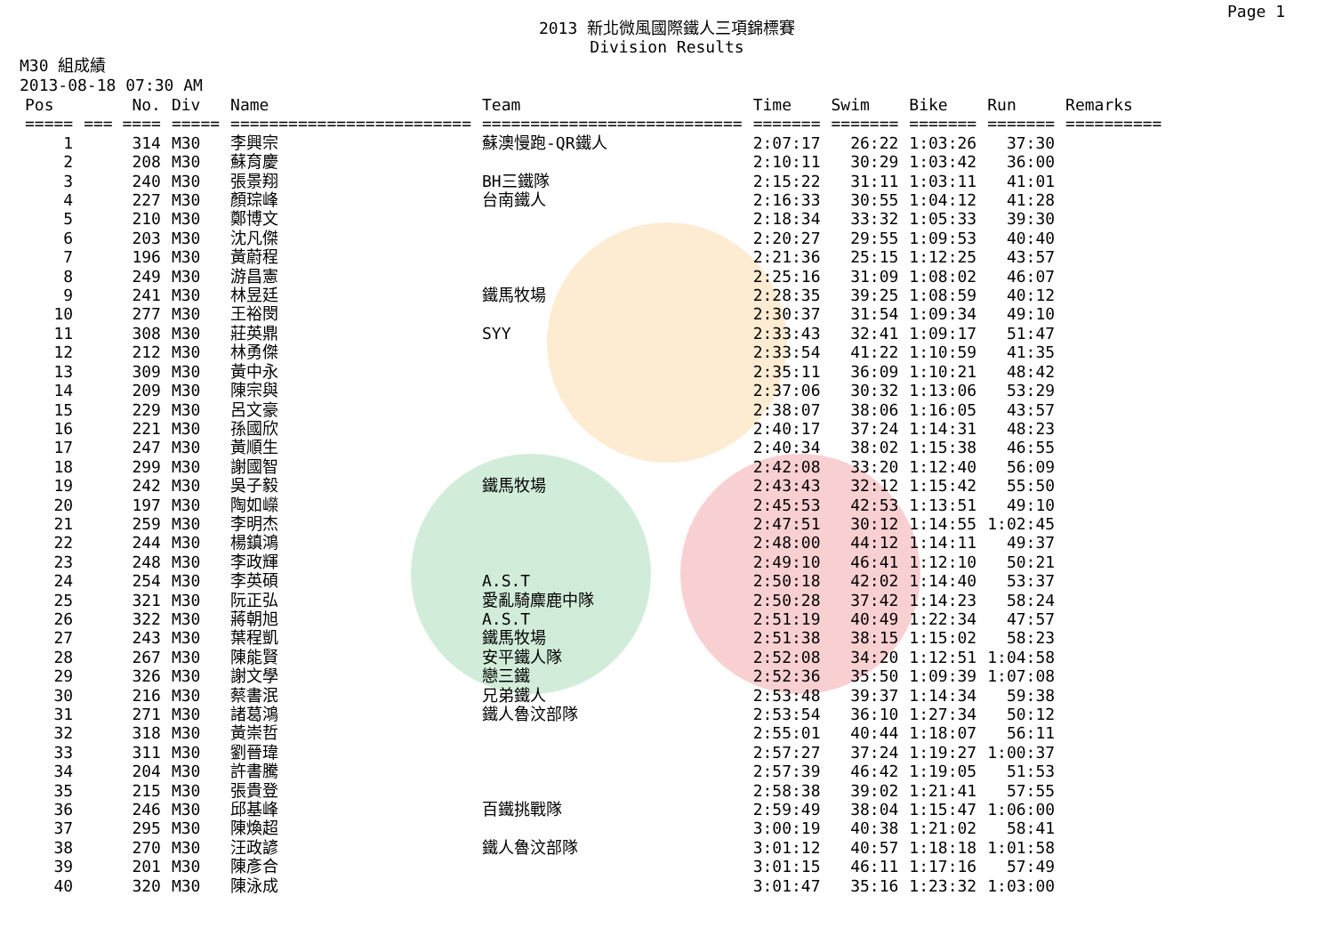Page 1
2013 新北微風國際鐵人三項錦標賽
Division Results
M30 組成績
2013-08-18 07:30 AM
| Pos | No. | Div | Name | Team | Time | Swim | Bike | Run | Remarks |
| --- | --- | --- | --- | --- | --- | --- | --- | --- | --- |
| ===== | === ==== | ===== | ========================= | =========================== | ======= | ======= | ======= | ======= | ========== |
| 1 | 314 | M30 | 李興宗 | 蘇澳慢跑-QR鐵人 | 2:07:17 | 26:22 | 1:03:26 | 37:30 | |
| 2 | 208 | M30 | 蘇育慶 | | 2:10:11 | 30:29 | 1:03:42 | 36:00 | |
| 3 | 240 | M30 | 張景翔 | BH三鐵隊 | 2:15:22 | 31:11 | 1:03:11 | 41:01 | |
| 4 | 227 | M30 | 顏琮峰 | 台南鐵人 | 2:16:33 | 30:55 | 1:04:12 | 41:28 | |
| 5 | 210 | M30 | 鄭博文 | | 2:18:34 | 33:32 | 1:05:33 | 39:30 | |
| 6 | 203 | M30 | 沈凡傑 | | 2:20:27 | 29:55 | 1:09:53 | 40:40 | |
| 7 | 196 | M30 | 黃蔚程 | | 2:21:36 | 25:15 | 1:12:25 | 43:57 | |
| 8 | 249 | M30 | 游昌憲 | | 2:25:16 | 31:09 | 1:08:02 | 46:07 | |
| 9 | 241 | M30 | 林昱廷 | 鐵馬牧場 | 2:28:35 | 39:25 | 1:08:59 | 40:12 | |
| 10 | 277 | M30 | 王裕閔 | | 2:30:37 | 31:54 | 1:09:34 | 49:10 | |
| 11 | 308 | M30 | 莊英鼎 | SYY | 2:33:43 | 32:41 | 1:09:17 | 51:47 | |
| 12 | 212 | M30 | 林勇傑 | | 2:33:54 | 41:22 | 1:10:59 | 41:35 | |
| 13 | 309 | M30 | 黃中永 | | 2:35:11 | 36:09 | 1:10:21 | 48:42 | |
| 14 | 209 | M30 | 陳宗與 | | 2:37:06 | 30:32 | 1:13:06 | 53:29 | |
| 15 | 229 | M30 | 呂文豪 | | 2:38:07 | 38:06 | 1:16:05 | 43:57 | |
| 16 | 221 | M30 | 孫國欣 | | 2:40:17 | 37:24 | 1:14:31 | 48:23 | |
| 17 | 247 | M30 | 黃順生 | | 2:40:34 | 38:02 | 1:15:38 | 46:55 | |
| 18 | 299 | M30 | 謝國智 | | 2:42:08 | 33:20 | 1:12:40 | 56:09 | |
| 19 | 242 | M30 | 吳子毅 | 鐵馬牧場 | 2:43:43 | 32:12 | 1:15:42 | 55:50 | |
| 20 | 197 | M30 | 陶如嶸 | | 2:45:53 | 42:53 | 1:13:51 | 49:10 | |
| 21 | 259 | M30 | 李明杰 | | 2:47:51 | 30:12 | 1:14:55 | 1:02:45 | |
| 22 | 244 | M30 | 楊鎮鴻 | | 2:48:00 | 44:12 | 1:14:11 | 49:37 | |
| 23 | 248 | M30 | 李政輝 | | 2:49:10 | 46:41 | 1:12:10 | 50:21 | |
| 24 | 254 | M30 | 李英碩 | A.S.T | 2:50:18 | 42:02 | 1:14:40 | 53:37 | |
| 25 | 321 | M30 | 阮正弘 | 愛亂騎麋鹿中隊 | 2:50:28 | 37:42 | 1:14:23 | 58:24 | |
| 26 | 322 | M30 | 蔣朝旭 | A.S.T | 2:51:19 | 40:49 | 1:22:34 | 47:57 | |
| 27 | 243 | M30 | 葉程凱 | 鐵馬牧場 | 2:51:38 | 38:15 | 1:15:02 | 58:23 | |
| 28 | 267 | M30 | 陳能賢 | 安平鐵人隊 | 2:52:08 | 34:20 | 1:12:51 | 1:04:58 | |
| 29 | 326 | M30 | 謝文學 | 戀三鐵 | 2:52:36 | 35:50 | 1:09:39 | 1:07:08 | |
| 30 | 216 | M30 | 蔡書泯 | 兄弟鐵人 | 2:53:48 | 39:37 | 1:14:34 | 59:38 | |
| 31 | 271 | M30 | 諸葛鴻 | 鐵人魯汶部隊 | 2:53:54 | 36:10 | 1:27:34 | 50:12 | |
| 32 | 318 | M30 | 黃崇哲 | | 2:55:01 | 40:44 | 1:18:07 | 56:11 | |
| 33 | 311 | M30 | 劉晉瑋 | | 2:57:27 | 37:24 | 1:19:27 | 1:00:37 | |
| 34 | 204 | M30 | 許書騰 | | 2:57:39 | 46:42 | 1:19:05 | 51:53 | |
| 35 | 215 | M30 | 張貴登 | | 2:58:38 | 39:02 | 1:21:41 | 57:55 | |
| 36 | 246 | M30 | 邱基峰 | 百鐵挑戰隊 | 2:59:49 | 38:04 | 1:15:47 | 1:06:00 | |
| 37 | 295 | M30 | 陳煥超 | | 3:00:19 | 40:38 | 1:21:02 | 58:41 | |
| 38 | 270 | M30 | 汪政諺 | 鐵人魯汶部隊 | 3:01:12 | 40:57 | 1:18:18 | 1:01:58 | |
| 39 | 201 | M30 | 陳彥合 | | 3:01:15 | 46:11 | 1:17:16 | 57:49 | |
| 40 | 320 | M30 | 陳泳成 | | 3:01:47 | 35:16 | 1:23:32 | 1:03:00 | |